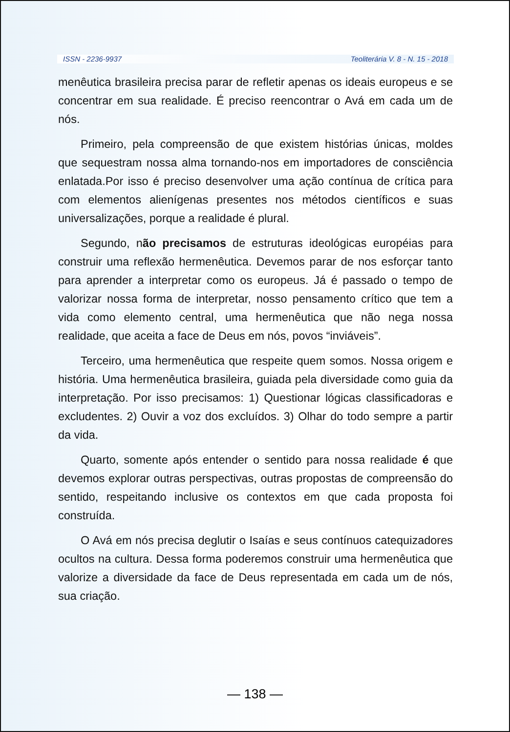ISSN - 2236-9937 Teoliterária V. 8 - N. 15 - 2018
menêutica brasileira precisa parar de refletir apenas os ideais europeus e se concentrar em sua realidade. É preciso reencontrar o Avá em cada um de nós.
Primeiro, pela compreensão de que existem histórias únicas, moldes que sequestram nossa alma tornando-nos em importadores de consciência enlatada.Por isso é preciso desenvolver uma ação contínua de crítica para com elementos alienígenas presentes nos métodos científicos e suas universalizações, porque a realidade é plural.
Segundo, não precisamos de estruturas ideológicas européias para construir uma reflexão hermenêutica. Devemos parar de nos esforçar tanto para aprender a interpretar como os europeus. Já é passado o tempo de valorizar nossa forma de interpretar, nosso pensamento crítico que tem a vida como elemento central, uma hermenêutica que não nega nossa realidade, que aceita a face de Deus em nós, povos “inviáveis”.
Terceiro, uma hermenêutica que respeite quem somos. Nossa origem e história. Uma hermenêutica brasileira, guiada pela diversidade como guia da interpretação. Por isso precisamos: 1) Questionar lógicas classificadoras e excludentes. 2) Ouvir a voz dos excluídos. 3) Olhar do todo sempre a partir da vida.
Quarto, somente após entender o sentido para nossa realidade é que devemos explorar outras perspectivas, outras propostas de compreensão do sentido, respeitando inclusive os contextos em que cada proposta foi construída.
O Avá em nós precisa deglutir o Isaías e seus contínuos catequizadores ocultos na cultura. Dessa forma poderemos construir uma hermenêutica que valorize a diversidade da face de Deus representada em cada um de nós, sua criação.
— 138 —